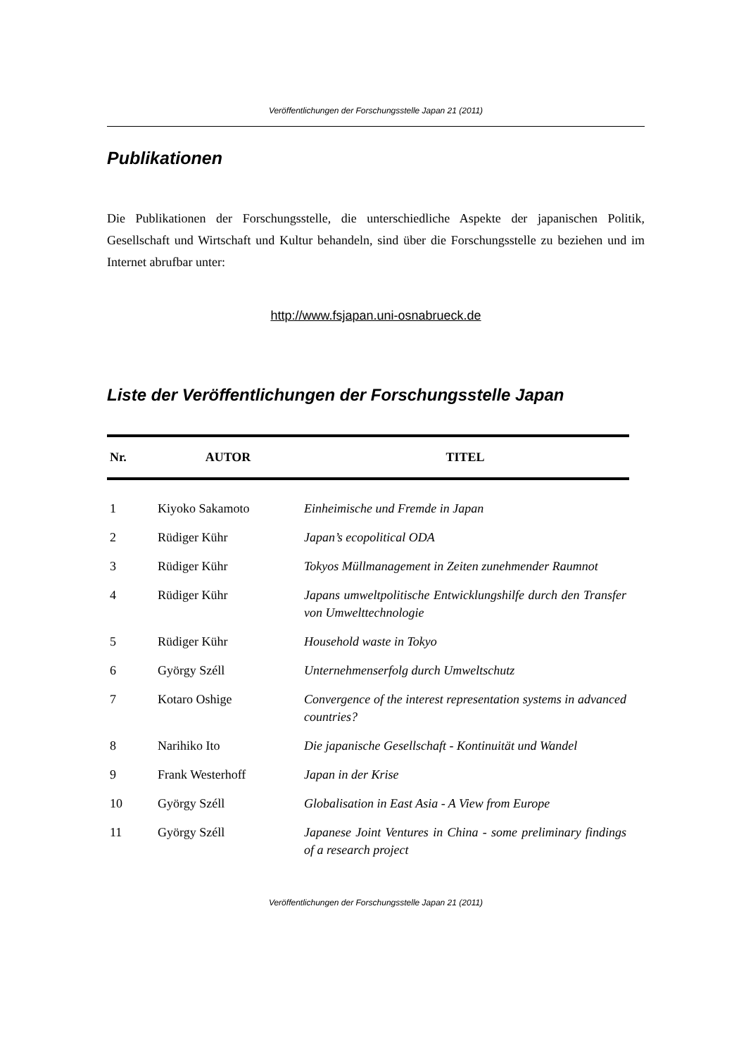Veröffentlichungen der Forschungsstelle Japan 21 (2011)
Publikationen
Die Publikationen der Forschungsstelle, die unterschiedliche Aspekte der japanischen Politik, Gesellschaft und Wirtschaft und Kultur behandeln, sind über die Forschungsstelle zu beziehen und im Internet abrufbar unter:
http://www.fsjapan.uni-osnabrueck.de
Liste der Veröffentlichungen der Forschungsstelle Japan
| Nr. | AUTOR | TITEL |
| --- | --- | --- |
| 1 | Kiyoko Sakamoto | Einheimische und Fremde in Japan |
| 2 | Rüdiger Kühr | Japan’s ecopolitical ODA |
| 3 | Rüdiger Kühr | Tokyos Müllmanagement in Zeiten zunehmender Raumnot |
| 4 | Rüdiger Kühr | Japans umweltpolitische Entwicklungshilfe durch den Transfer von Umwelttechnologie |
| 5 | Rüdiger Kühr | Household waste in Tokyo |
| 6 | György Széll | Unternehmenserfolg durch Umweltschutz |
| 7 | Kotaro Oshige | Convergence of the interest representation systems in advanced countries? |
| 8 | Narihiko Ito | Die japanische Gesellschaft - Kontinuität und Wandel |
| 9 | Frank Westerhoff | Japan in der Krise |
| 10 | György Széll | Globalisation in East Asia - A View from Europe |
| 11 | György Széll | Japanese Joint Ventures in China - some preliminary findings of a research project |
Veröffentlichungen der Forschungsstelle Japan 21 (2011)